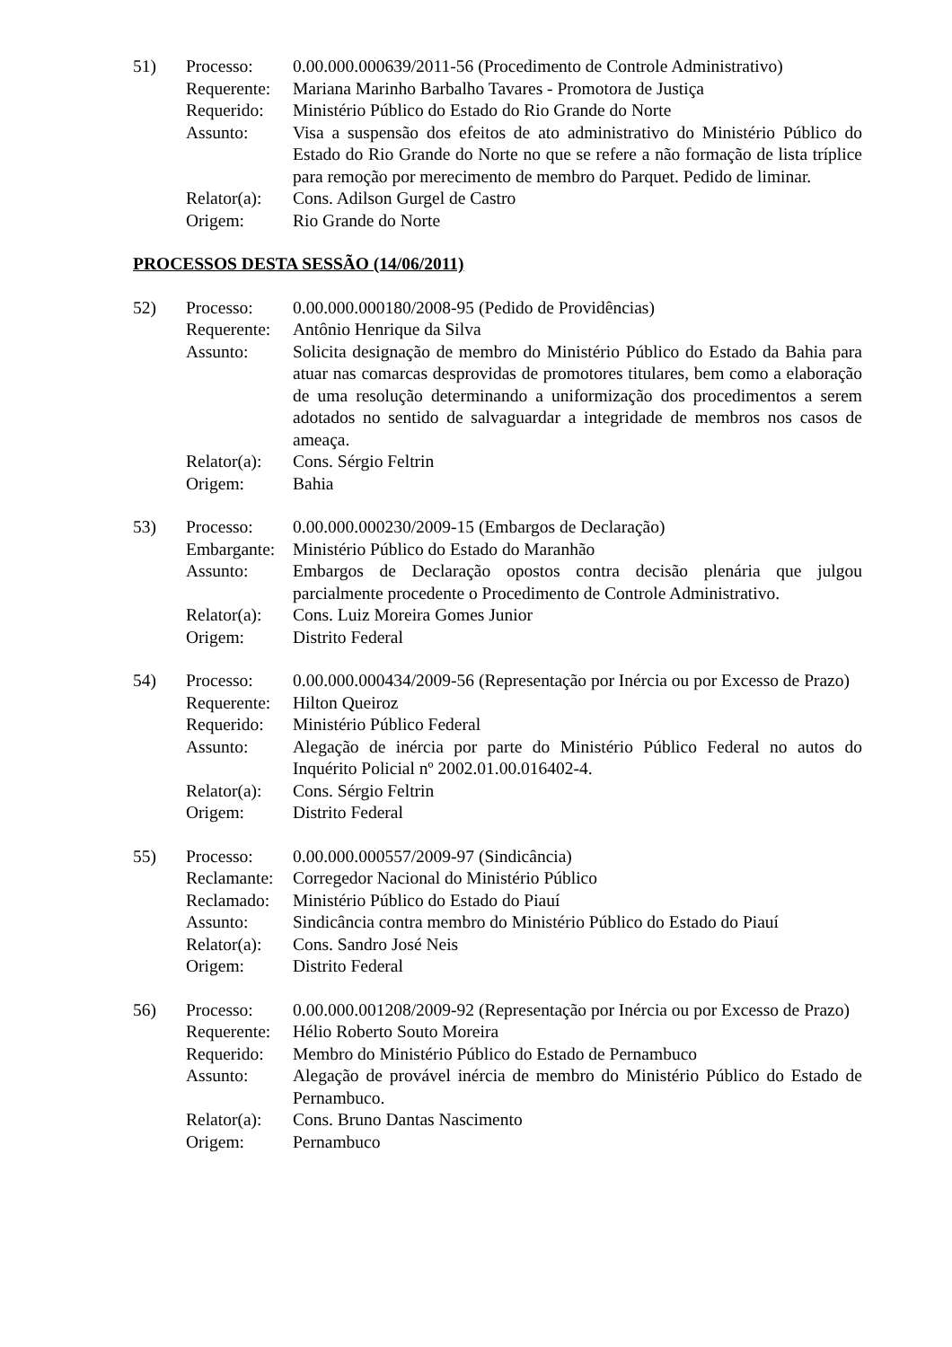| 51) | Processo: | 0.00.000.000639/2011-56 (Procedimento de Controle Administrativo) |
| | Requerente: | Mariana Marinho Barbalho Tavares - Promotora de Justiça |
| | Requerido: | Ministério Público do Estado do Rio Grande do Norte |
| | Assunto: | Visa a suspensão dos efeitos de ato administrativo do Ministério Público do Estado do Rio Grande do Norte no que se refere a não formação de lista tríplice para remoção por merecimento de membro do Parquet. Pedido de liminar. |
| | Relator(a): | Cons. Adilson Gurgel de Castro |
| | Origem: | Rio Grande do Norte |
PROCESSOS DESTA SESSÃO (14/06/2011)
| 52) | Processo: | 0.00.000.000180/2008-95 (Pedido de Providências) |
| | Requerente: | Antônio Henrique da Silva |
| | Assunto: | Solicita designação de membro do Ministério Público do Estado da Bahia para atuar nas comarcas desprovidas de promotores titulares, bem como a elaboração de uma resolução determinando a uniformização dos procedimentos a serem adotados no sentido de salvaguardar a integridade de membros nos casos de ameaça. |
| | Relator(a): | Cons. Sérgio Feltrin |
| | Origem: | Bahia |
| 53) | Processo: | 0.00.000.000230/2009-15 (Embargos de Declaração) |
| | Embargante: | Ministério Público do Estado do Maranhão |
| | Assunto: | Embargos de Declaração opostos contra decisão plenária que julgou parcialmente procedente o Procedimento de Controle Administrativo. |
| | Relator(a): | Cons. Luiz Moreira Gomes Junior |
| | Origem: | Distrito Federal |
| 54) | Processo: | 0.00.000.000434/2009-56 (Representação por Inércia ou por Excesso de Prazo) |
| | Requerente: | Hilton Queiroz |
| | Requerido: | Ministério Público Federal |
| | Assunto: | Alegação de inércia por parte do Ministério Público Federal no autos do Inquérito Policial nº 2002.01.00.016402-4. |
| | Relator(a): | Cons. Sérgio Feltrin |
| | Origem: | Distrito Federal |
| 55) | Processo: | 0.00.000.000557/2009-97 (Sindicância) |
| | Reclamante: | Corregedor Nacional do Ministério Público |
| | Reclamado: | Ministério Público do Estado do Piauí |
| | Assunto: | Sindicância contra membro do Ministério Público do Estado do Piauí |
| | Relator(a): | Cons. Sandro José Neis |
| | Origem: | Distrito Federal |
| 56) | Processo: | 0.00.000.001208/2009-92 (Representação por Inércia ou por Excesso de Prazo) |
| | Requerente: | Hélio Roberto Souto Moreira |
| | Requerido: | Membro do Ministério Público do Estado de Pernambuco |
| | Assunto: | Alegação de provável inércia de membro do Ministério Público do Estado de Pernambuco. |
| | Relator(a): | Cons. Bruno Dantas Nascimento |
| | Origem: | Pernambuco |